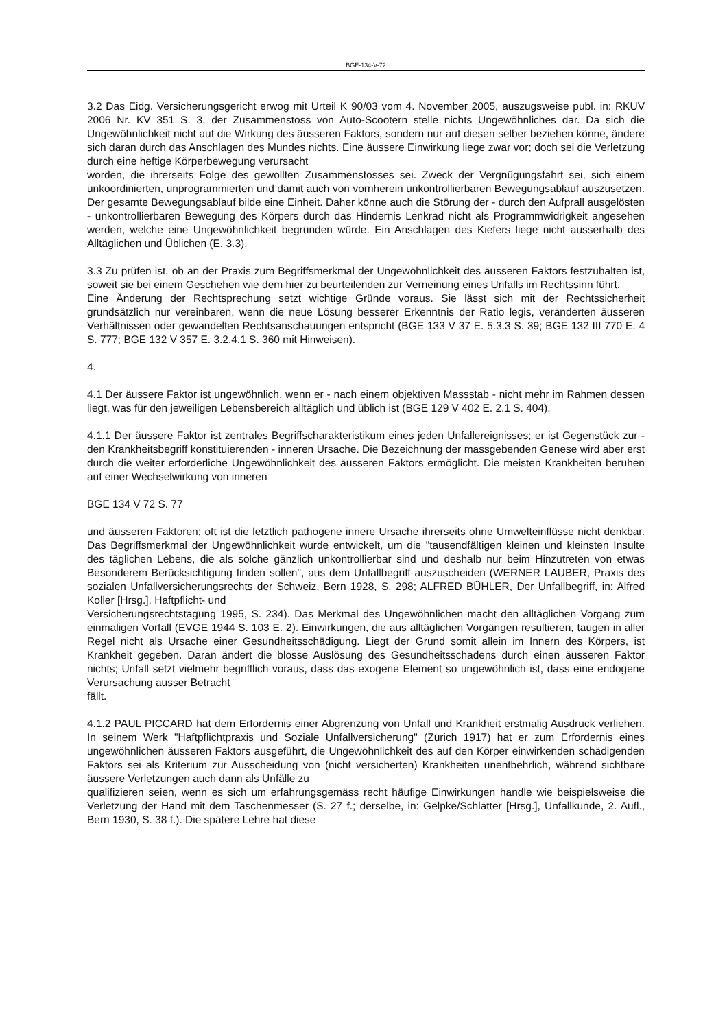BGE-134-V-72
3.2 Das Eidg. Versicherungsgericht erwog mit Urteil K 90/03 vom 4. November 2005, auszugsweise publ. in: RKUV 2006 Nr. KV 351 S. 3, der Zusammenstoss von Auto-Scootern stelle nichts Ungewöhnliches dar. Da sich die Ungewöhnlichkeit nicht auf die Wirkung des äusseren Faktors, sondern nur auf diesen selber beziehen könne, ändere sich daran durch das Anschlagen des Mundes nichts. Eine äussere Einwirkung liege zwar vor; doch sei die Verletzung durch eine heftige Körperbewegung verursacht
worden, die ihrerseits Folge des gewollten Zusammenstosses sei. Zweck der Vergnügungsfahrt sei, sich einem unkoordinierten, unprogrammierten und damit auch von vornherein unkontrollierbaren Bewegungsablauf auszusetzen. Der gesamte Bewegungsablauf bilde eine Einheit. Daher könne auch die Störung der - durch den Aufprall ausgelösten - unkontrollierbaren Bewegung des Körpers durch das Hindernis Lenkrad nicht als Programmwidrigkeit angesehen werden, welche eine Ungewöhnlichkeit begründen würde. Ein Anschlagen des Kiefers liege nicht ausserhalb des Alltäglichen und Üblichen (E. 3.3).
3.3 Zu prüfen ist, ob an der Praxis zum Begriffsmerkmal der Ungewöhnlichkeit des äusseren Faktors festzuhalten ist, soweit sie bei einem Geschehen wie dem hier zu beurteilenden zur Verneinung eines Unfalls im Rechtssinn führt.
Eine Änderung der Rechtsprechung setzt wichtige Gründe voraus. Sie lässt sich mit der Rechtssicherheit grundsätzlich nur vereinbaren, wenn die neue Lösung besserer Erkenntnis der Ratio legis, veränderten äusseren Verhältnissen oder gewandelten Rechtsanschauungen entspricht (BGE 133 V 37 E. 5.3.3 S. 39; BGE 132 III 770 E. 4 S. 777; BGE 132 V 357 E. 3.2.4.1 S. 360 mit Hinweisen).
4.
4.1 Der äussere Faktor ist ungewöhnlich, wenn er - nach einem objektiven Massstab - nicht mehr im Rahmen dessen liegt, was für den jeweiligen Lebensbereich alltäglich und üblich ist (BGE 129 V 402 E. 2.1 S. 404).
4.1.1 Der äussere Faktor ist zentrales Begriffscharakteristikum eines jeden Unfallereignisses; er ist Gegenstück zur - den Krankheitsbegriff konstituierenden - inneren Ursache. Die Bezeichnung der massgebenden Genese wird aber erst durch die weiter erforderliche Ungewöhnlichkeit des äusseren Faktors ermöglicht. Die meisten Krankheiten beruhen auf einer Wechselwirkung von inneren
BGE 134 V 72 S. 77
und äusseren Faktoren; oft ist die letztlich pathogene innere Ursache ihrerseits ohne Umwelteinflüsse nicht denkbar. Das Begriffsmerkmal der Ungewöhnlichkeit wurde entwickelt, um die "tausendfältigen kleinen und kleinsten Insulte des täglichen Lebens, die als solche gänzlich unkontrollierbar sind und deshalb nur beim Hinzutreten von etwas Besonderem Berücksichtigung finden sollen", aus dem Unfallbegriff auszuscheiden (WERNER LAUBER, Praxis des sozialen Unfallversicherungsrechts der Schweiz, Bern 1928, S. 298; ALFRED BÜHLER, Der Unfallbegriff, in: Alfred Koller [Hrsg.], Haftpflicht- und
Versicherungsrechtstagung 1995, S. 234). Das Merkmal des Ungewöhnlichen macht den alltäglichen Vorgang zum einmaligen Vorfall (EVGE 1944 S. 103 E. 2). Einwirkungen, die aus alltäglichen Vorgängen resultieren, taugen in aller Regel nicht als Ursache einer Gesundheitsschädigung. Liegt der Grund somit allein im Innern des Körpers, ist Krankheit gegeben. Daran ändert die blosse Auslösung des Gesundheitsschadens durch einen äusseren Faktor nichts; Unfall setzt vielmehr begrifflich voraus, dass das exogene Element so ungewöhnlich ist, dass eine endogene Verursachung ausser Betracht
fällt.
4.1.2 PAUL PICCARD hat dem Erfordernis einer Abgrenzung von Unfall und Krankheit erstmalig Ausdruck verliehen. In seinem Werk "Haftpflichtpraxis und Soziale Unfallversicherung" (Zürich 1917) hat er zum Erfordernis eines ungewöhnlichen äusseren Faktors ausgeführt, die Ungewöhnlichkeit des auf den Körper einwirkenden schädigenden Faktors sei als Kriterium zur Ausscheidung von (nicht versicherten) Krankheiten unentbehrlich, während sichtbare äussere Verletzungen auch dann als Unfälle zu
qualifizieren seien, wenn es sich um erfahrungsgemäss recht häufige Einwirkungen handle wie beispielsweise die Verletzung der Hand mit dem Taschenmesser (S. 27 f.; derselbe, in: Gelpke/Schlatter [Hrsg.], Unfallkunde, 2. Aufl., Bern 1930, S. 38 f.). Die spätere Lehre hat diese